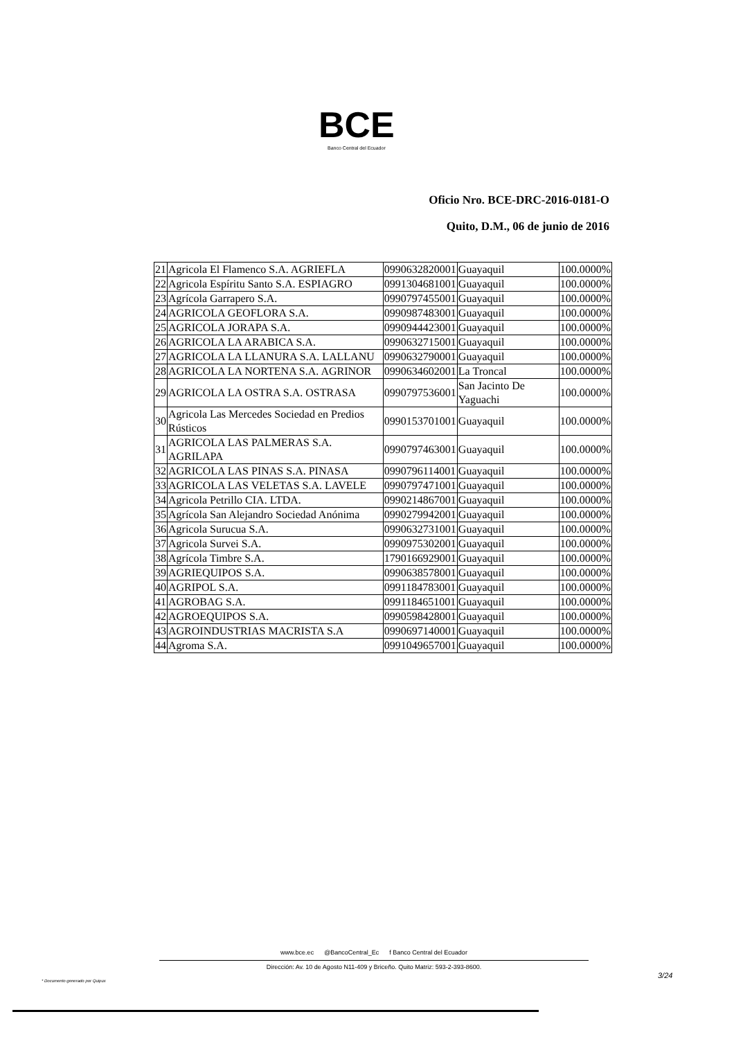BCE
Banco Central del Ecuador
Oficio Nro. BCE-DRC-2016-0181-O
Quito, D.M., 06 de junio de 2016
| 21 | Agricola El Flamenco S.A. AGRIEFLA | 0990632820001 | Guayaquil | 100.0000% |
| 22 | Agricola Espíritu Santo S.A. ESPIAGRO | 0991304681001 | Guayaquil | 100.0000% |
| 23 | Agrícola Garrapero S.A. | 0990797455001 | Guayaquil | 100.0000% |
| 24 | AGRICOLA GEOFLORA S.A. | 0990987483001 | Guayaquil | 100.0000% |
| 25 | AGRICOLA JORAPA S.A. | 0990944423001 | Guayaquil | 100.0000% |
| 26 | AGRICOLA LA ARABICA S.A. | 0990632715001 | Guayaquil | 100.0000% |
| 27 | AGRICOLA LA LLANURA S.A. LALLANU | 0990632790001 | Guayaquil | 100.0000% |
| 28 | AGRICOLA LA NORTENA S.A. AGRINOR | 0990634602001 | La Troncal | 100.0000% |
| 29 | AGRICOLA LA OSTRA S.A. OSTRASA | 0990797536001 | San Jacinto De Yaguachi | 100.0000% |
| 30 | Agricola Las Mercedes Sociedad en Predios Rústicos | 0990153701001 | Guayaquil | 100.0000% |
| 31 | AGRICOLA LAS PALMERAS S.A. AGRILAPA | 0990797463001 | Guayaquil | 100.0000% |
| 32 | AGRICOLA LAS PINAS S.A. PINASA | 0990796114001 | Guayaquil | 100.0000% |
| 33 | AGRICOLA LAS VELETAS S.A. LAVELE | 0990797471001 | Guayaquil | 100.0000% |
| 34 | Agricola Petrillo CIA. LTDA. | 0990214867001 | Guayaquil | 100.0000% |
| 35 | Agrícola San Alejandro Sociedad Anónima | 0990279942001 | Guayaquil | 100.0000% |
| 36 | Agricola Surucua S.A. | 0990632731001 | Guayaquil | 100.0000% |
| 37 | Agricola Survei S.A. | 0990975302001 | Guayaquil | 100.0000% |
| 38 | Agrícola Timbre S.A. | 1790166929001 | Guayaquil | 100.0000% |
| 39 | AGRIEQUIPOS S.A. | 0990638578001 | Guayaquil | 100.0000% |
| 40 | AGRIPOL S.A. | 0991184783001 | Guayaquil | 100.0000% |
| 41 | AGROBAG S.A. | 0991184651001 | Guayaquil | 100.0000% |
| 42 | AGROEQUIPOS S.A. | 0990598428001 | Guayaquil | 100.0000% |
| 43 | AGROINDUSTRIAS MACRISTA S.A | 0990697140001 | Guayaquil | 100.0000% |
| 44 | Agroma S.A. | 0991049657001 | Guayaquil | 100.0000% |
www.bce.ec @BancoCentral_Ec f Banco Central del Ecuador
Dirección: Av. 10 de Agosto N11-409 y Briceño. Quito Matriz: 593-2-393-8600.
3/24
* Documento generado por Quipux